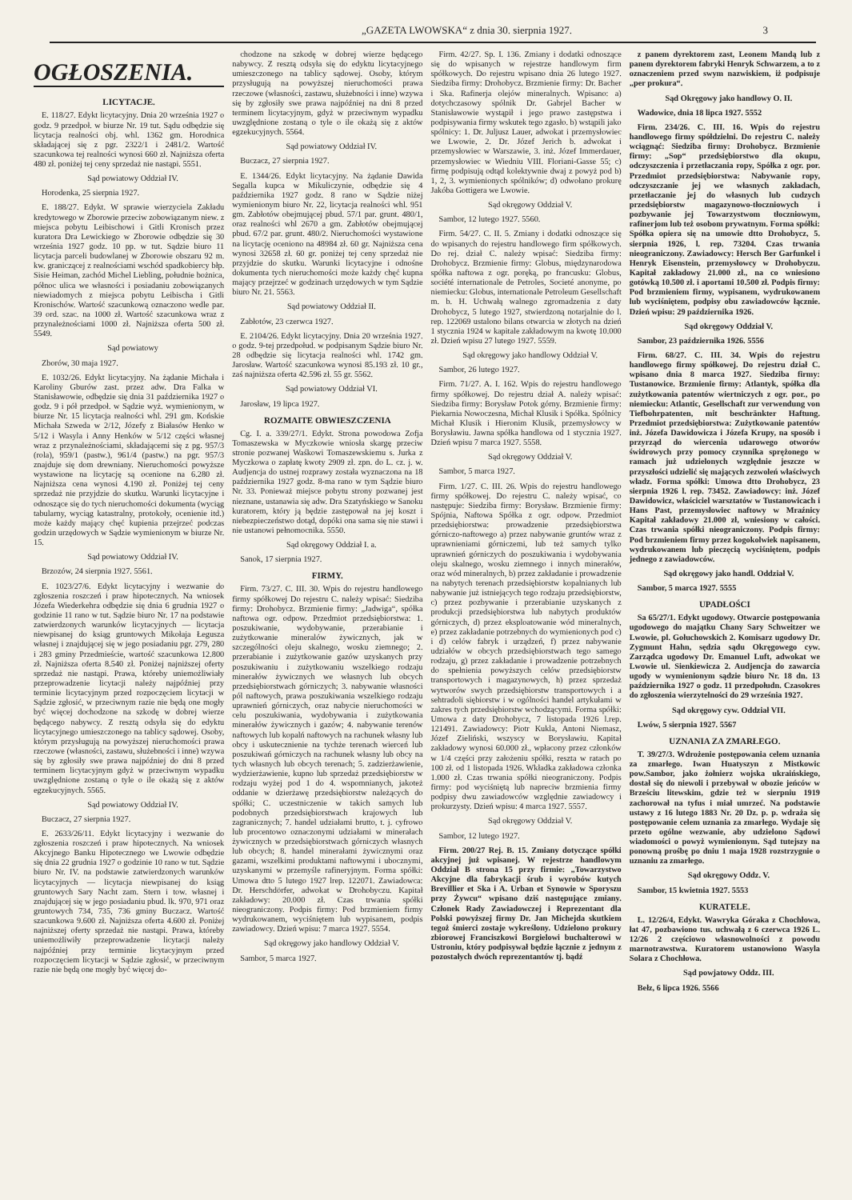„GAZETA LWOWSKA“ z dnia 30. sierpnia 1927. 3
OGŁOSZENIA.
LICYTACJE.
E. 118/27. Edykt licytacyjny. Dnia 20 września 1927 o godz. 9 przedpoł. w biurze Nr. 19 tut. Sądu odbędzie się licytacja realności obj. whl. 1362 gm. Horodnica składającej się z pgr. 2322/1 i 2481/2. Wartość szacunkowa tej realności wynosi 660 zł. Najniższa oferta 480 zł. poniżej tej ceny sprzedaż nie nastąpi. 5551.
Sąd powiatowy Oddział IV.
Horodenka, 25 sierpnia 1927.
E. 188/27. Edykt. W sprawie wierzyciela Zakładu kredytowego w Zborowie przeciw zobowiązanym niew. z miejsca pobytu Leibischowi i Gitli Kronisch przez kuratora Dra Lewickiego w Zborowie odbędzie się 30 września 1927 godz. 10 pp. w tut. Sądzie biuro 11 licytacja parceli budowlanej w Zborowie obszaru 92 m. kw. graniczącej z realnościami wschód spadkobiercy błp. Sisie Heiman, zachód Michel Liebling, południe bożnica, północ ulica we własności i posiadaniu zobowiązanych niewiadomych z miejsca pobytu Leibischa i Gitli Kronischów. Wartość szacunkową oznaczono wedle par. 39 ord. szac. na 1000 zł. Wartość szacunkowa wraz z przynależnościami 1000 zł. Najniższa oferta 500 zł. 5549.
Sąd powiatowy
Zborów, 30 maja 1927.
E. 1032/26. Edykt licytacyjny. Na żądanie Michała i Karoliny Gburów zast. przez adw. Dra Falka w Stanisławowie, odbędzie się dnia 31 października 1927 o godz. 9 i pół przedpoł. w Sądzie wyż. wymienionym, w biurze Nr. 15 licytacja realności whl. 291 gm. Końskie Michała Szweda w 2/12, Józefy z Białasów Henko w 5/12 i Wasyla i Anny Henków w 5/12 części własnej wraz z przynależnościami, składającemi się z pg. 957/3 (rola), 959/1 (pastw.), 961/4 (pastw.) na pgr. 957/3 znajduje się dom drewniany. Nieruchomości powyższe wystawione na licytację są ocenione na 6.280 zł. Najniższa cena wynosi 4.190 zł. Poniżej tej ceny sprzedaż nie przyjdzie do skutku. Warunki licytacyjne i odnoszące się do tych nieruchomości dokumenta (wyciąg tabularny, wyciąg katastralny, protokoły, ocenienie itd.) może każdy mający chęć kupienia przejrzeć podczas godzin urzędowych w Sądzie wymienionym w biurze Nr. 15.
Sąd powiatowy Oddział IV.
Brzozów, 24 sierpnia 1927. 5561.
E. 1023/27/6. Edykt licytacyjny i wezwanie do zgłoszenia roszczeń i praw hipotecznych. Na wniosek Józefa Wiederkehra odbędzie się dnia 6 grudnia 1927 o godzinie 11 rano w tut. Sądzie biuro Nr. 17 na podstawie zatwierdzonych warunków licytacyjnych — licytacja niewpisanej do ksiąg gruntowych Mikołaja Łegusza własnej i znajdującej się w jego posiadaniu pgr. 279, 280 i 283 gminy Przedmieście, wartość szacunkowa 12.800 zł. Najniższa oferta 8.540 zł. Poniżej najniższej oferty sprzedaż nie nastąpi. Prawa, któreby uniemożliwiały przeprowadzenie licytacji należy najpóźniej przy terminie licytacyjnym przed rozpoczęciem licytacji w Sądzie zgłosić, w przeciwnym razie nie będą one mogły być więcej dochodzone na szkodę w dobrej wierze będącego nabywcy. Z resztą odsyła się do edyktu licytacyjnego umieszczonego na tablicy sądowej. Osoby, którym przysługują na powyższej nieruchomości prawa rzeczowe (własności, zastawu, służebności i inne) wzywa się by zgłosiły swe prawa najpóźniej do dni 8 przed terminem licytacyjnym gdyż w przeciwnym wypadku uwzględnione zostaną o tyle o ile okażą się z aktów egzekucyjnych. 5565.
Sąd powiatowy Oddział IV.
Buczacz, 27 sierpnia 1927.
E. 2633/26/11. Edykt licytacyjny i wezwanie do zgłoszenia roszczeń i praw hipotecznych. Na wniosek Akcyjnego Banku Hipotecznego we Lwowie odbędzie się dnia 22 grudnia 1927 o godzinie 10 rano w tut. Sądzie biuro Nr. IV. na podstawie zatwierdzonych warunków licytacyjnych — licytacja niewpisanej do ksiąg gruntowych Sary Nacht zam. Stern i tow. własnej i znajdującej się w jego posiadaniu pbud. lk. 970, 971 oraz gruntowych 734, 735, 736 gminy Buczacz. Wartość szacunkowa 9.600 zł. Najniższa oferta 4.600 zł. Poniżej najniższej oferty sprzedaż nie nastąpi. Prawa, któreby uniemożliwiły przeprowadzenie licytacji należy najpóźniej przy terminie licytacyjnym przed rozpoczęciem licytacji w Sądzie zgłosić, w przeciwnym razie nie będą one mogły być więcej do-
chodzone na szkodę w dobrej wierze będącego nabywcy. Z resztą odsyła się do edyktu licytacyjnego umieszczonego na tablicy sądowej. Osoby, którym przysługują na powyższej nieruchomości prawa rzeczowe (własności, zastawu, służebności i inne) wzywa się by zgłosiły swe prawa najpóźniej na dni 8 przed terminem licytacyjnym, gdyż w przeciwnym wypadku uwzględnione zostaną o tyle o ile okażą się z aktów egzekucyjnych. 5564.
Sąd powiatowy Oddział IV.
Buczacz, 27 sierpnia 1927.
E. 1344/26. Edykt licytacyjny. Na żądanie Dawida Segalla kupca w Mikuliczynie, odbędzie się 4 października 1927 godz. 8 rano w Sądzie niżej wymienionym biuro Nr. 22, licytacja realności whl. 951 gm. Zabłotów obejmującej pbud. 57/1 par. grunt. 480/1, oraz realności whl 2670 a gm. Zabłotów obejmującej pbud. 67/2 par. grunt. 480/2. Nieruchomości wystawione na licytację oceniono na 48984 zł. 60 gr. Najniższa cena wynosi 32658 zł. 60 gr. poniżej tej ceny sprzedaż nie przyjdzie do skutku. Warunki licytacyjne i odnośne dokumenta tych nieruchomości może każdy chęć kupna mający przejrzeć w godzinach urzędowych w tym Sądzie biuro Nr. 21. 5563.
Sąd powiatowy Oddział II.
Zabłotów, 23 czerwca 1927.
E. 2104/26. Edykt licytacyjny. Dnia 20 września 1927. o godz. 9-tej przedpołud. w podpisanym Sądzie biuro Nr. 28 odbędzie się licytacja realności whl. 1742 gm. Jarosław. Wartość szacunkowa wynosi 85.193 zł. 10 gr., zaś najniższa oferta 42.596 zł. 55 gr. 5562.
Sąd powiatowy Oddział VI.
Jarosław, 19 lipca 1927.
ROZMAITE OBWIESZCZENIA
Cg. I. a. 339/27/1. Edykt. Strona powodowa Zofja Tomaszewska w Myczkowie wniosła skargę przeciw stronie pozwanej Waśkowi Tomaszewskiemu s. Jurka z Myczkowa o zapłatę kwoty 2909 zł. zpn. do L. cz. j. w. Audjencja do ustnej rozprawy została wyznaczona na 18 października 1927 godz. 8-ma rano w tym Sądzie biuro Nr. 33. Ponieważ miejsce pobytu strony pozwanej jest nieznane, ustanawia się adw. Dra Szatyńskiego w Sanoku kuratorem, który ją będzie zastępował na jej koszt i niebezpieczeństwo dotąd, dopóki ona sama się nie stawi i nie ustanowi pełnomocnika. 5550.
Sąd okręgowy Oddział I. a.
Sanok, 17 sierpnia 1927.
FIRMY.
Firm. 73/27. C. III. 30. Wpis do rejestru handlowego firmy spółkowej Do rejestru C. należy wpisać: Siedziba firmy: Drohobycz. Brzmienie firmy: „Jadwiga“, spółka naftowa ogr. odpow. Przedmiot przedsiębiorstwa: 1. poszukiwanie, wydobywanie, przerabianie i zużytkowanie mineralów żywicznych, jak w szczególności oleju skalnego, wosku ziemnego; 2. przerabianie i zużytkowanie gazów uzyskanych przy poszukiwaniu i zużytkowaniu wszelkiego rodzaju minerałów żywicznych we własnych lub obcych przedsiębiorstwach górniczych; 3. nabywanie własności pól naftowych, prawa poszukiwania wszelkiego rodzaju uprawnień górniczych, oraz nabycie nieruchomości w celu poszukiwania, wydobywania i zużytkowania minerałów żywicznych i gazów; 4. nabywanie terenów naftowych lub kopalń naftowych na rachunek własny lub obcy i uskutecznienie na tychże terenach wierceń lub poszukiwań górniczych na rachunek własny lub obcy na tych własnych lub obcych terenach; 5. zadzierżawienie, wydzierżawienie, kupno lub sprzedaż przedsiębiorstw w rodzaju wyżej pod 1 do 4. wspomnianych, jakoteż oddanie w dzierżawę przedsiębiorstw należących do spółki; C. uczestniczenie w takich samych lub podobnych przedsiębiorstwach krajowych lub zagranicznych; 7. handel udziałami brutto, t. j. cyfrowo lub procentowo oznaczonymi udziałami w minerałach żywicznych w przedsiębiorstwach górniczych własnych lub obcych; 8. handel minerałami żywicznymi oraz gazami, wszelkimi produktami naftowymi i ubocznymi, uzyskanymi w przemyśle rafineryjnym. Forma spółki: Umowa dtto 5 lutego 1927 lrep. 122071. Zawiadowca: Dr. Herschdörfer, adwokat w Drohobyczu. Kapitał zakładowy: 20.000 zł. Czas trwania spółki nieograniczony. Podpis firmy: Pod brzmieniem firmy wydrukowanem, wyciśniętem lub wypisanem, podpis zawiadowcy. Dzień wpisu: 7 marca 1927. 5554.
Sąd okręgowy jako handlowy Oddział V.
Sambor, 5 marca 1927.
Firm. 42/27. Sp. I. 136. Zmiany i dodatki odnoszące się do wpisanych w rejestrze handlowym firm spółkowych. Do rejestru wpisano dnia 26 lutego 1927. Siedziba firmy: Drohobycz. Brzmienie firmy: Dr. Bacher i Ska. Rafinerja olejów mineralnych. Wpisano: a) dotychczasowy spólnik Dr. Gabrjel Bacher w Stanisławowie wystąpił i jego prawo zastępstwa i podpisywania firmy wskutek tego zgasło. b) wstąpili jako spólnicy: 1. Dr. Juljusz Lauer, adwokat i przemysłowiec we Lwowie, 2. Dr. Józef Jerich b. adwokat i przemysłowiec w Warszawie, 3. inż. Józef Immerdauer, przemysłowiec w Wiedniu VIII. Floriani-Gasse 55; c) firmę podpisują odtąd kolektywnie dwaj z powyż pod b) 1, 2, 3. wymienionych spólników; d) odwołano prokurę Jakóba Gottigera we Lwowie.
Sąd okręgowy Oddział V.
Sambor, 12 lutego 1927. 5560.
Firm. 54/27. C. II. 5. Zmiany i dodatki odnoszące się do wpisanych do rejestru handlowego firm spółkowych. Do rej. dział C. należy wpisać: Siedziba firmy: Drohobycz. Brzmienie firmy: Globus, międzynarodowa spółka naftowa z ogr. poręką, po francusku: Globus, société internationale de Petroles, Societé anonyme, po niemiecku: Globus, internationale Petroleum Gesellschaft m. b. H. Uchwałą walnego zgromadzenia z daty Drohobycz, 5 lutego 1927, stwierdzoną notarjalnie do l. rep. 122069 ustalono bilans otwarcia w złotych na dzień 1 stycznia 1924 w kapitale zakładowym na kwotę 10.000 zł. Dzień wpisu 27 lutego 1927. 5559.
Sąd okręgowy jako handlowy Oddział V.
Sambor, 26 lutego 1927.
Firm. 71/27. A. I. 162. Wpis do rejestru handlowego firmy spółkowej. Do rejestru dział A. należy wpisać: Siedziba firmy: Borysław Potok górny. Brzmienie firmy: Piekarnia Nowoczesna, Michał Klusik i Spółka. Spólnicy Michał Klusik i Hieronim Klusik, przemysłowcy w Borysławiu. Jawna spółka handlowa od 1 stycznia 1927. Dzień wpisu 7 marca 1927. 5558.
Sąd okręgowy Oddział V.
Sambor, 5 marca 1927.
Firm. 1/27. C. III. 26. Wpis do rejestru handlowego firmy spółkowej. Do rejestru C. należy wpisać, co następuje: Siedziba firmy: Borysław. Brzmienie firmy: Spójnia, Naftowa Spółka z ogr. odpow. Przedmiot przedsiębiorstwa: prowadzenie przedsiębiorstwa górniczo-naftowego a) przez nabywanie gruntów wraz z uprawnieniami górniczemi, lub też samych tylko uprawnień górniczych do poszukiwania i wydobywania oleju skalnego, wosku ziemnego i innych minerałów, oraz wód mineralnych, b) przez zakładanie i prowadzenie na nabytych terenach przedsiębiorstw kopalnianych lub nabywanie już istniejących tego rodzaju przedsiębiorstw, c) przez pozbywanie i przerabianie uzyskanych z produkcji przedsiębiorstwa lub nabytych produktów górniczych, d) przez eksploatowanie wód mineralnych, e) przez zakładanie potrzebnych do wymienionych pod c) i d) celów fabryk i urządzeń, f) przez nabywanie udziałów w obcych przedsiębiorstwach tego samego rodzaju, g) przez zakładanie i prowadzenie potrzebnych do spełnienia powyższych celów przedsiębiorstw transportowych i magazynowych, h) przez sprzedaż wytworów swych przedsiębiorstw transportowych i a sehtradoli siębiorstw i w ogólności handel artykułami w zakres tych przedsiębiorstw wchodzącymi. Forma spółki: Umowa z daty Drohobycz, 7 listopada 1926 l.rep. 121491. Zawiadowcy: Piotr Kukla, Antoni Niemasz, Józef Zieliński, wszyscy w Borysławiu. Kapitał zakładowy wynosi 60.000 zł., wpłacony przez członków w 1/4 części przy założeniu spółki, reszta w ratach po 100 zł. od 1 listopada 1926. Wkładka zakładowa członka 1.000 zł. Czas trwania spółki nieograniczony. Podpis firmy: pod wyciśniętą lub napreciw brzmienia firmy podpisy dwu zawiadowców względnie zawiadowcy i prokurzysty. Dzień wpisu: 4 marca 1927. 5557.
Sąd okręgowy Oddział V.
Sambor, 12 lutego 1927.
Firm. 200/27 Rej. B. 15. Zmiany dotyczące spółki akcyjnej już wpisanej. W rejestrze handlowym Oddział B strona 15 przy firmie: „Towarzystwo Akcyjne dla fabrykacji śrub i wyrobów kutych Brevillier et Ska i A. Urban et Synowie w Sporyszu przy Żywcu“ wpisano dziś następujące zmiany. Członek Rady Zawiadowczej i Reprezentant dla Polski powyższej firmy Dr. Jan Michejda skutkiem tegoż śmierci zostaje wykreślony. Udzielono prokury zbiorowej Franciszkowi Borgielowi buchalterowi w Ustroniu, który podpisywał będzie łącznie z jednym z pozostałych dwóch reprezentantów tj. bądź
z panem dyrektorem zast, Leonem Mandą lub z panem dyrektorem fabryki Henryk Schwarzem, a to z oznaczeniem przed swym nazwiskiem, iż podpisuje „per prokura“.
Sąd Okręgowy jako handlowy O. II.
Wadowice, dnia 18 lipca 1927. 5552
Firm. 234/26. C. III. 16. Wpis do rejestru handlowego firmy spółdzielni. Do rejestru C. należy wciągnąć: Siedziba firmy: Drohobycz. Brzmienie firmy: „Sop“ przedsiębiorstwo dla okupu, odczyszczenia i przetłaczania ropy, Spółka z ogr. por. Przedmiot przedsiębiorstwa: Nabywanie ropy, odczyszczanie jej we własnych zakładach, przetłaczanie jej do własnych lub cudzych przedsiębiorstw magazynowo-tłoczniowych i pozbywanie jej Towarzystwom tłoczniowym, rafinerjom lub też osobom prywatnym. Forma spółki: Spółka opiera się na umowie dtto Drohobycz, 5. sierpnia 1926, l. rep. 73204. Czas trwania nieograniczony. Zawiadowcy: Hersch Ber Garfunkel i Henryk Eisenstein, przemysłowcy w Drohobyczu. Kapitał zakładowy 21.000 zł., na co wniesiono gotówką 10.500 zł. i aportami 10.500 zł. Podpis firmy: Pod brzmieniem firmy, wypisanem, wydrukowanem lub wyciśniętem, podpisy obu zawiadowców łącznie. Dzień wpisu: 29 października 1926.
Sąd okręgowy Oddział V.
Sambor, 23 października 1926. 5556
Firm. 68/27. C. III. 34. Wpis do rejestru handlowego firmy spółkowej. Do rejestru dział C. wpisano dnia 8 marca 1927. Siedziba firmy: Tustanowice. Brzmienie firmy: Atlantyk, spółka dla zużytkowania patentów wiertniczych z ogr. por., po niemiecku: Atlantic, Gesellschaft zur verwendung von Tiefbohrpatenten, mit beschränkter Haftung. Przedmiot przedsiębiorstwa: Zużytkowanie patentów inż. Józefa Dawidowicza i Józefa Krupy, na sposób i przyrząd do wiercenia udarowego otworów świdrowych przy pomocy czynnika sprężonego w ramach już udzielonych względnie jeszcze w przyszłości udzielić się mających zezwoleń właściwych władz. Forma spółki: Umowa dtto Drohobycz, 23 sierpnia 1926 l. rep. 73452. Zawiadowcy: inż. Józef Dawidowicz, właściciel warsztatów w Tustanowicach i Hans Past, przemysłowiec naftowy w Mraźnicy Kapitał zakładowy 21.000 zł, wniesiony w całości. Czas trwania spółki nieograniczony. Podpis firmy: Pod brzmieniem firmy przez kogokolwiek napisanem, wydrukowanem lub pieczęcią wyciśniętem, podpis jednego z zawiadowców.
Sąd okręgowy jako handl. Oddział V.
Sambor, 5 marca 1927. 5555
UPADŁOŚCI
Sa 65/27/1. Edykt ugodowy. Otwarcie postępowania ugodowego do majątku Chany Sary Schweitzer we Lwowie, pl. Gołuchowskich 2. Komisarz ugodowy Dr. Zygmunt Hahn, sędzia sądu Okręgowego cyw. Zarządca ugodowy Dr. Emanuel Luft, adwokat we Lwowie ul. Sienkiewicza 2. Audjencja do zawarcia ugody w wymienionym sądzie biuro Nr. 18 dn. 13 października 1927 o godz. 11 przedpołudn. Czasokres do zgłoszenia wierzytelności do 29 września 1927.
Sąd okręgowy cyw. Oddział VII.
Lwów, 5 sierpnia 1927. 5567
UZNANIA ZA ZMARŁEGO.
T. 39/27/3. Wdrożenie postępowania celem uznania za zmarłego. Iwan Huatyszyn z Mistkowic pow.Sambor, jako żołnierz wojska ukraińskiego, dostał się do niewoli i przebywał w obozie jeńców w Brześciu litewskim, gdzie też w sierpniu 1919 zachorował na tyfus i miał umrzeć. Na podstawie ustawy z 16 lutego 1883 Nr. 20 Dz. p. p. wdraża się postępowanie celem uznania za zmarłego. Wydaje się przeto ogólne wezwanie, aby udzielono Sądowi wiadomości o powyż wymienionym. Sąd tutejszy na ponowną prośbę po dniu 1 maja 1928 rozstrzygnie o uznaniu za zmarłego.
Sąd okręgowy Oddz. V.
Sambor, 15 kwietnia 1927. 5553
KURATELE.
L. 12/26/4, Edykt. Wawryka Góraka z Chochłowa, łat 47, pozbawiono tus. uchwałą z 6 czerwca 1926 L. 12/26 2 częściowo własnowolności z powodu marnotrawstwa. Kuratorem ustanowiono Wasyla Solara z Chochłowa.
Sąd powjatowy Oddz. III.
Bełz, 6 lipca 1926. 5566